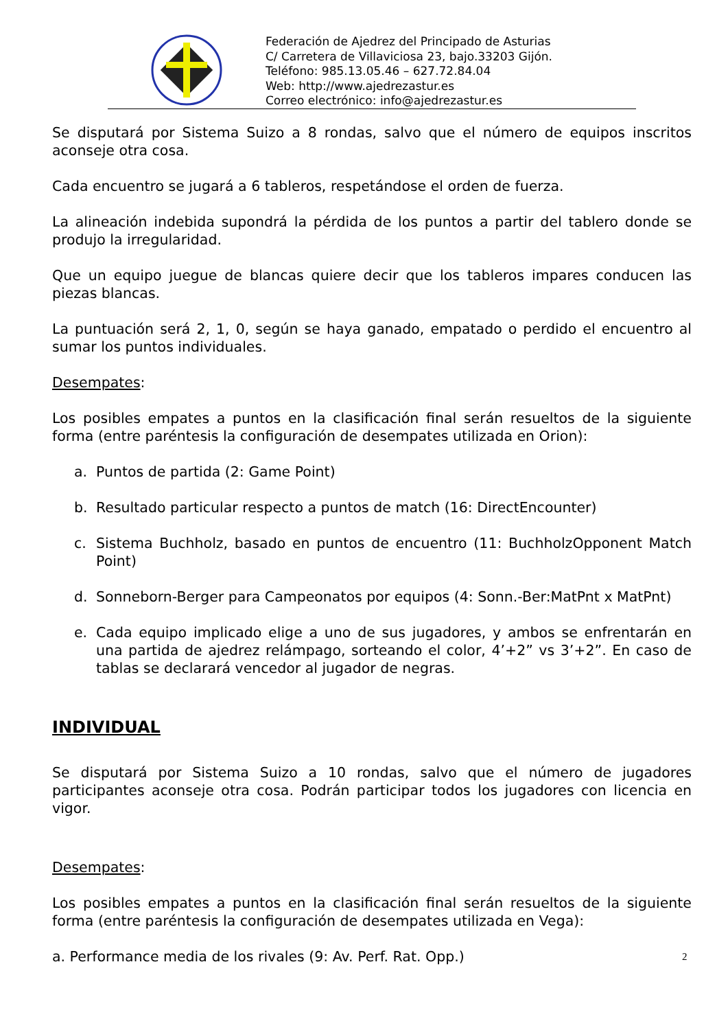Federación de Ajedrez del Principado de Asturias
C/ Carretera de Villaviciosa 23, bajo.33203 Gijón.
Teléfono: 985.13.05.46 – 627.72.84.04
Web: http://www.ajedrezastur.es
Correo electrónico: info@ajedrezastur.es
Se disputará por Sistema Suizo a 8 rondas, salvo que el número de equipos inscritos aconseje otra cosa.
Cada encuentro se jugará a 6 tableros, respetándose el orden de fuerza.
La alineación indebida supondrá la pérdida de los puntos a partir del tablero donde se produjo la irregularidad.
Que un equipo juegue de blancas quiere decir que los tableros impares conducen las piezas blancas.
La puntuación será 2, 1, 0, según se haya ganado, empatado o perdido el encuentro al sumar los puntos individuales.
Desempates:
Los posibles empates a puntos en la clasificación final serán resueltos de la siguiente forma (entre paréntesis la configuración de desempates utilizada en Orion):
a. Puntos de partida (2: Game Point)
b. Resultado particular respecto a puntos de match (16: DirectEncounter)
c. Sistema Buchholz, basado en puntos de encuentro (11: BuchholzOpponent Match Point)
d. Sonneborn-Berger para Campeonatos por equipos (4: Sonn.-Ber:MatPnt x MatPnt)
e. Cada equipo implicado elige a uno de sus jugadores, y ambos se enfrentarán en una partida de ajedrez relámpago, sorteando el color, 4’+2” vs 3’+2”. En caso de tablas se declarará vencedor al jugador de negras.
INDIVIDUAL
Se disputará por Sistema Suizo a 10 rondas, salvo que el número de jugadores participantes aconseje otra cosa. Podrán participar todos los jugadores con licencia en vigor.
Desempates:
Los posibles empates a puntos en la clasificación final serán resueltos de la siguiente forma (entre paréntesis la configuración de desempates utilizada en Vega):
a. Performance media de los rivales (9: Av. Perf. Rat. Opp.)
2